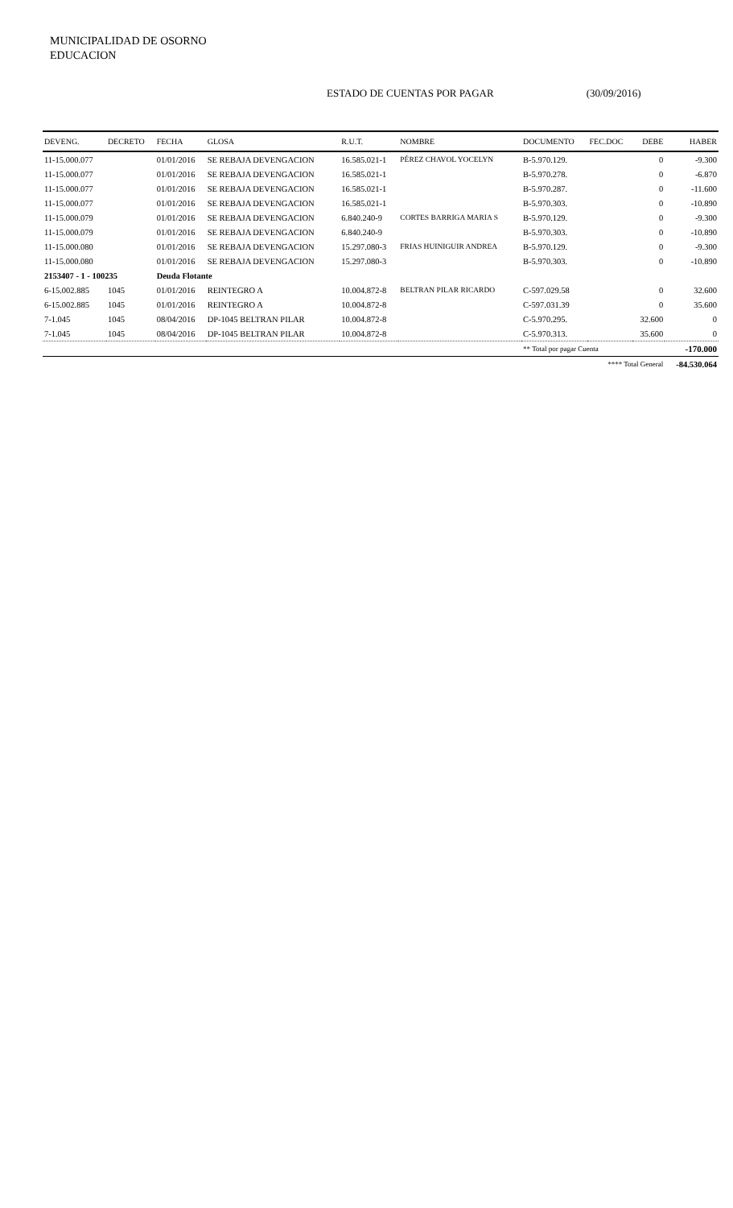MUNICIPALIDAD DE OSORNO
EDUCACION
ESTADO DE CUENTAS POR PAGAR (30/09/2016)
| DEVENG. | DECRETO | FECHA | GLOSA | R.U.T. | NOMBRE | DOCUMENTO | FEC.DOC | DEBE | HABER |
| --- | --- | --- | --- | --- | --- | --- | --- | --- | --- |
| 11-15.000.077 | | 01/01/2016 | SE REBAJA DEVENGACION | 16.585.021-1 | PÉREZ CHAVOL YOCELYN | B-5.970.129. | | 0 | -9.300 |
| 11-15.000.077 | | 01/01/2016 | SE REBAJA DEVENGACION | 16.585.021-1 | | B-5.970.278. | | 0 | -6.870 |
| 11-15.000.077 | | 01/01/2016 | SE REBAJA DEVENGACION | 16.585.021-1 | | B-5.970.287. | | 0 | -11.600 |
| 11-15.000.077 | | 01/01/2016 | SE REBAJA DEVENGACION | 16.585.021-1 | | B-5.970.303. | | 0 | -10.890 |
| 11-15.000.079 | | 01/01/2016 | SE REBAJA DEVENGACION | 6.840.240-9 | CORTES BARRIGA MARIA S | B-5.970.129. | | 0 | -9.300 |
| 11-15.000.079 | | 01/01/2016 | SE REBAJA DEVENGACION | 6.840.240-9 | | B-5.970.303. | | 0 | -10.890 |
| 11-15.000.080 | | 01/01/2016 | SE REBAJA DEVENGACION | 15.297.080-3 | FRIAS HUINIGUIR ANDREA | B-5.970.129. | | 0 | -9.300 |
| 11-15.000.080 | | 01/01/2016 | SE REBAJA DEVENGACION | 15.297.080-3 | | B-5.970.303. | | 0 | -10.890 |
| 2153407 - 1 - 100235 | | Deuda Flotante | | | | | | | |
| 6-15.002.885 | 1045 | 01/01/2016 | REINTEGRO A | 10.004.872-8 | BELTRAN PILAR RICARDO | C-597.029.58 | | 0 | 32.600 |
| 6-15.002.885 | 1045 | 01/01/2016 | REINTEGRO A | 10.004.872-8 | | C-597.031.39 | | 0 | 35.600 |
| 7-1.045 | 1045 | 08/04/2016 | DP-1045 BELTRAN PILAR | 10.004.872-8 | | C-5.970.295. | | 32.600 | 0 |
| 7-1.045 | 1045 | 08/04/2016 | DP-1045 BELTRAN PILAR | 10.004.872-8 | | C-5.970.313. | | 35.600 | 0 |
| | | | | | | ** Total por pagar Cuenta | | | -170.000 |
| | | | | | | **** Total General | | | -84.530.064 |